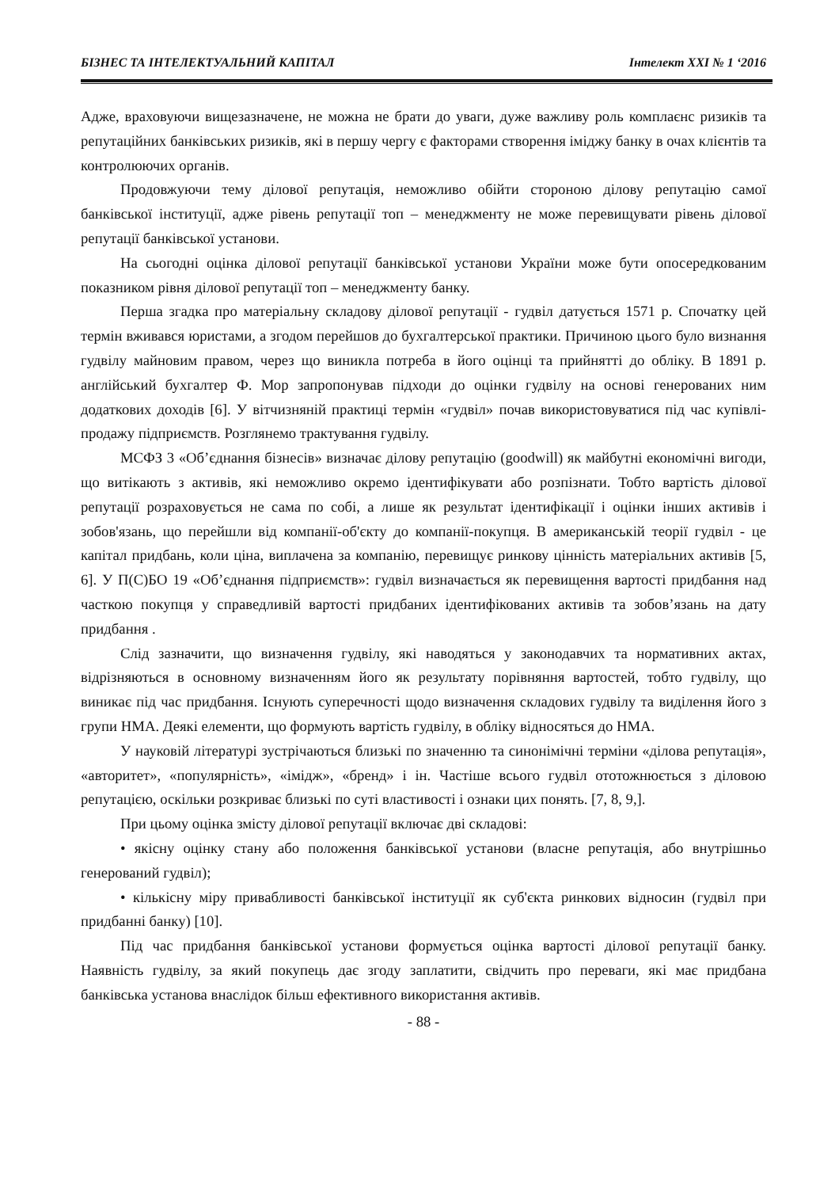БІЗНЕС ТА ІНТЕЛЕКТУАЛЬНИЙ КАПІТАЛ Інтелект ХХІ № 1 ‘2016
Адже, враховуючи вищезазначене, не можна не брати до уваги, дуже важливу роль комплаєнс ризиків та репутаційних банківських ризиків, які в першу чергу є факторами створення іміджу банку в очах клієнтів та контролюючих органів.
Продовжуючи тему ділової репутація, неможливо обійти стороною ділову репутацію самої банківської інституції, адже рівень репутації топ – менеджменту не може перевищувати рівень ділової репутації банківської установи.
На сьогодні оцінка ділової репутації банківської установи України може бути опосередкованим показником рівня ділової репутації топ – менеджменту банку.
Перша згадка про матеріальну складову ділової репутації - гудвіл датується 1571 р. Спочатку цей термін вживався юристами, а згодом перейшов до бухгалтерської практики. Причиною цього було визнання гудвілу майновим правом, через що виникла потреба в його оцінці та прийнятті до обліку. В 1891 р. англійський бухгалтер Ф. Мор запропонував підходи до оцінки гудвілу на основі генерованих ним додаткових доходів [6]. У вітчизняній практиці термін «гудвіл» почав використовуватися під час купівлі-продажу підприємств. Розглянемо трактування гудвілу.
МСФЗ 3 «Об’єднання бізнесів» визначає ділову репутацію (goodwill) як майбутні економічні вигоди, що витікають з активів, які неможливо окремо ідентифікувати або розпізнати. Тобто вартість ділової репутації розраховується не сама по собі, а лише як результат ідентифікації і оцінки інших активів і зобов'язань, що перейшли від компанії-об'єкту до компанії-покупця. В американській теорії гудвіл - це капітал придбань, коли ціна, виплачена за компанію, перевищує ринкову цінність матеріальних активів [5, 6]. У П(С)БО 19 «Об’єднання підприємств»: гудвіл визначається як перевищення вартості придбання над часткою покупця у справедливій вартості придбаних ідентифікованих активів та зобов’язань на дату придбання .
Слід зазначити, що визначення гудвілу, які наводяться у законодавчих та нормативних актах, відрізняються в основному визначенням його як результату порівняння вартостей, тобто гудвілу, що виникає під час придбання. Існують суперечності щодо визначення складових гудвілу та виділення його з групи НМА. Деякі елементи, що формують вартість гудвілу, в обліку відносяться до НМА.
У науковій літературі зустрічаються близькі по значенню та синонімічні терміни «ділова репутація», «авторитет», «популярність», «імідж», «бренд» і ін. Частіше всього гудвіл ототожнюється з діловою репутацією, оскільки розкриває близькі по суті властивості і ознаки цих понять. [7, 8, 9,].
При цьому оцінка змісту ділової репутації включає дві складові:
• якісну оцінку стану або положення банківської установи (власне репутація, або внутрішньо генерований гудвіл);
• кількісну міру привабливості банківської інституції як суб'єкта ринкових відносин (гудвіл при придбанні банку) [10].
Під час придбання банківської установи формується оцінка вартості ділової репутації банку. Наявність гудвілу, за який покупець дає згоду заплатити, свідчить про переваги, які має придбана банківська установа внаслідок більш ефективного використання активів.
- 88 -